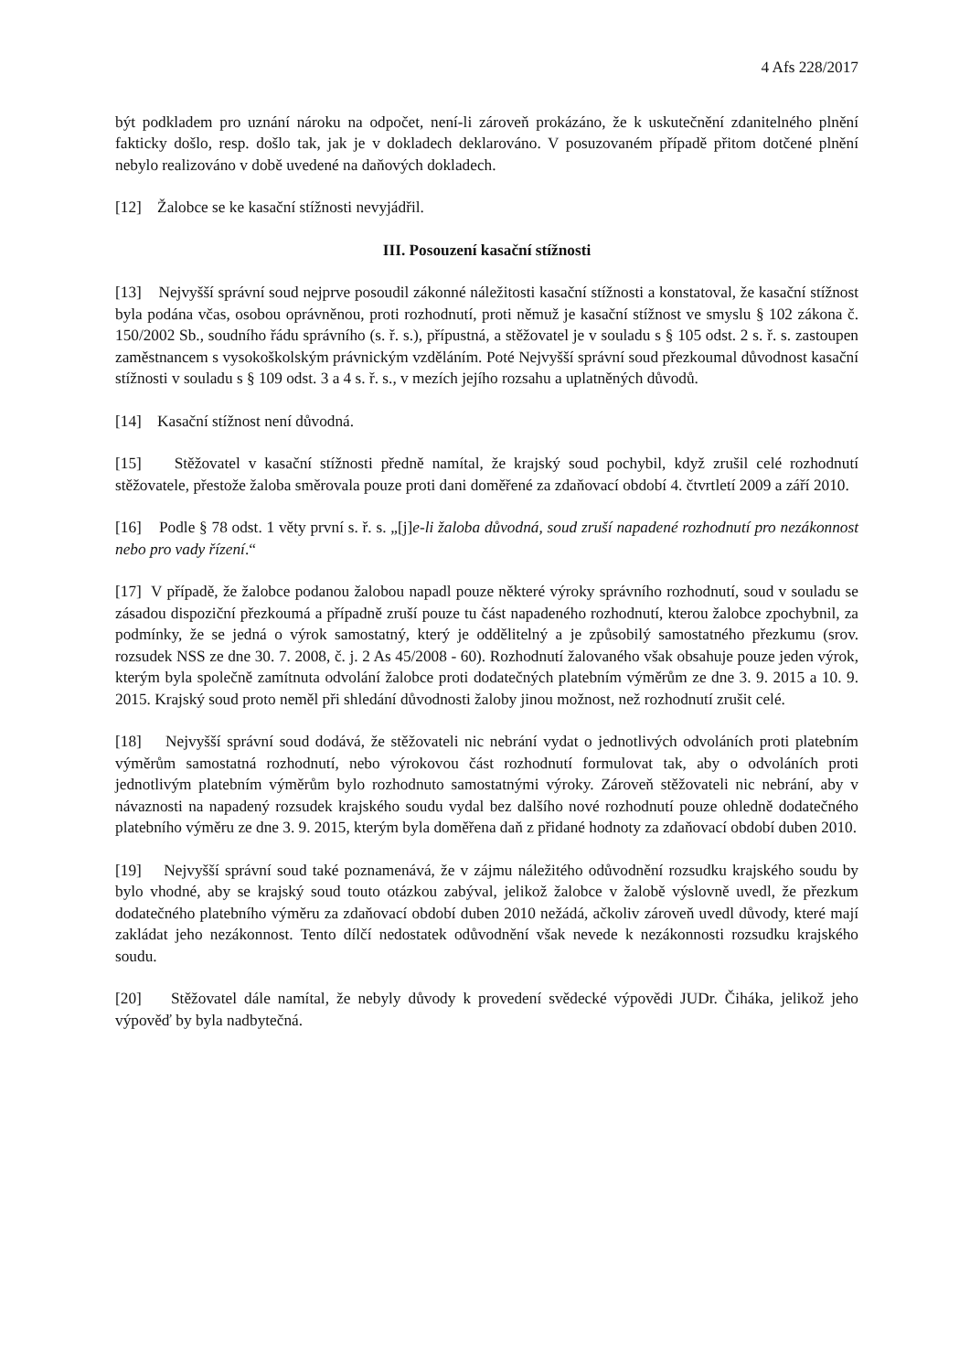4 Afs 228/2017
být podkladem pro uznání nároku na odpočet, není-li zároveň prokázáno, že k uskutečnění zdanitelného plnění fakticky došlo, resp. došlo tak, jak je v dokladech deklarováno. V posuzovaném případě přitom dotčené plnění nebylo realizováno v době uvedené na daňových dokladech.
[12] Žalobce se ke kasační stížnosti nevyjádřil.
III. Posouzení kasační stížnosti
[13] Nejvyšší správní soud nejprve posoudil zákonné náležitosti kasační stížnosti a konstatoval, že kasační stížnost byla podána včas, osobou oprávněnou, proti rozhodnutí, proti němuž je kasační stížnost ve smyslu § 102 zákona č. 150/2002 Sb., soudního řádu správního (s. ř. s.), přípustná, a stěžovatel je v souladu s § 105 odst. 2 s. ř. s. zastoupen zaměstnancem s vysokoškolským právnickým vzděláním. Poté Nejvyšší správní soud přezkoumal důvodnost kasační stížnosti v souladu s § 109 odst. 3 a 4 s. ř. s., v mezích jejího rozsahu a uplatněných důvodů.
[14] Kasační stížnost není důvodná.
[15] Stěžovatel v kasační stížnosti předně namítal, že krajský soud pochybil, když zrušil celé rozhodnutí stěžovatele, přestože žaloba směrovala pouze proti dani doměřené za zdaňovací období 4. čtvrtletí 2009 a září 2010.
[16] Podle § 78 odst. 1 věty první s. ř. s. „[j]e-li žaloba důvodná, soud zruší napadené rozhodnutí pro nezákonnost nebo pro vady řízení.“
[17] V případě, že žalobce podanou žalobou napadl pouze některé výroky správního rozhodnutí, soud v souladu se zásadou dispoziční přezkoumá a případně zruší pouze tu část napadeného rozhodnutí, kterou žalobce zpochybnil, za podmínky, že se jedná o výrok samostatný, který je oddělitelný a je způsobilý samostatného přezkumu (srov. rozsudek NSS ze dne 30. 7. 2008, č. j. 2 As 45/2008 - 60). Rozhodnutí žalovaného však obsahuje pouze jeden výrok, kterým byla společně zamítnuta odvolání žalobce proti dodatečných platebním výměrům ze dne 3. 9. 2015 a 10. 9. 2015. Krajský soud proto neměl při shledání důvodnosti žaloby jinou možnost, než rozhodnutí zrušit celé.
[18] Nejvyšší správní soud dodává, že stěžovateli nic nebrání vydat o jednotlivých odvoláních proti platebním výměrům samostatná rozhodnutí, nebo výrokovou část rozhodnutí formulovat tak, aby o odvoláních proti jednotlivým platebním výměrům bylo rozhodnuto samostatnými výroky. Zároveň stěžovateli nic nebrání, aby v návaznosti na napadený rozsudek krajského soudu vydal bez dalšího nové rozhodnutí pouze ohledně dodatečného platebního výměru ze dne 3. 9. 2015, kterým byla doměřena daň z přidané hodnoty za zdaňovací období duben 2010.
[19] Nejvyšší správní soud také poznamenává, že v zájmu náležitého odůvodnění rozsudku krajského soudu by bylo vhodné, aby se krajský soud touto otázkou zabýval, jelikož žalobce v žalobě výslovně uvedl, že přezkum dodatečného platebního výměru za zdaňovací období duben 2010 nežádá, ačkoliv zároveň uvedl důvody, které mají zakládat jeho nezákonnost. Tento dílčí nedostatek odůvodnění však nevede k nezákonnosti rozsudku krajského soudu.
[20] Stěžovatel dále namítal, že nebyly důvody k provedení svědecké výpovědi JUDr. Čiháka, jelikož jeho výpověď by byla nadbytečná.